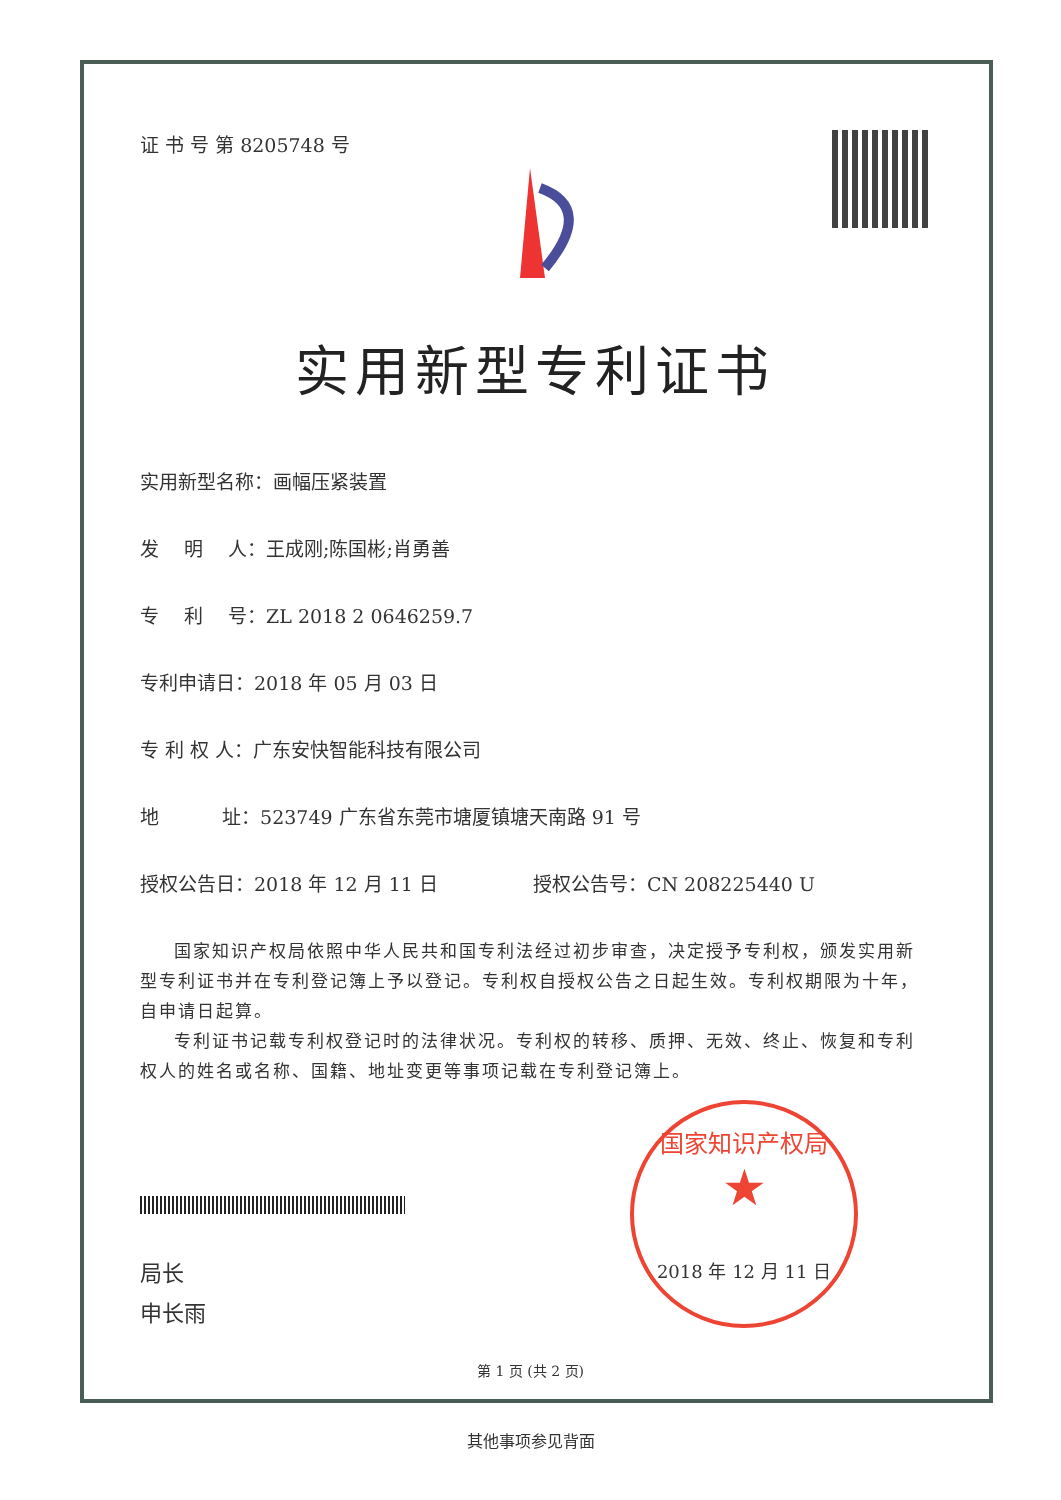证 书 号 第 8205748 号
实用新型专利证书
实用新型名称：画幅压紧装置
发　 明　 人：王成刚;陈国彬;肖勇善
专　 利　 号：ZL 2018 2 0646259.7
专利申请日：2018 年 05 月 03 日
专 利 权 人：广东安快智能科技有限公司
地　　　 址：523749 广东省东莞市塘厦镇塘天南路 91 号
授权公告日：2018 年 12 月 11 日　　　　　授权公告号：CN 208225440 U
国家知识产权局依照中华人民共和国专利法经过初步审查，决定授予专利权，颁发实用新型专利证书并在专利登记簿上予以登记。专利权自授权公告之日起生效。专利权期限为十年，自申请日起算。
专利证书记载专利权登记时的法律状况。专利权的转移、质押、无效、终止、恢复和专利权人的姓名或名称、国籍、地址变更等事项记载在专利登记簿上。
局长
申长雨
国家知识产权局
★
2018 年 12 月 11 日
第 1 页 (共 2 页)
其他事项参见背面